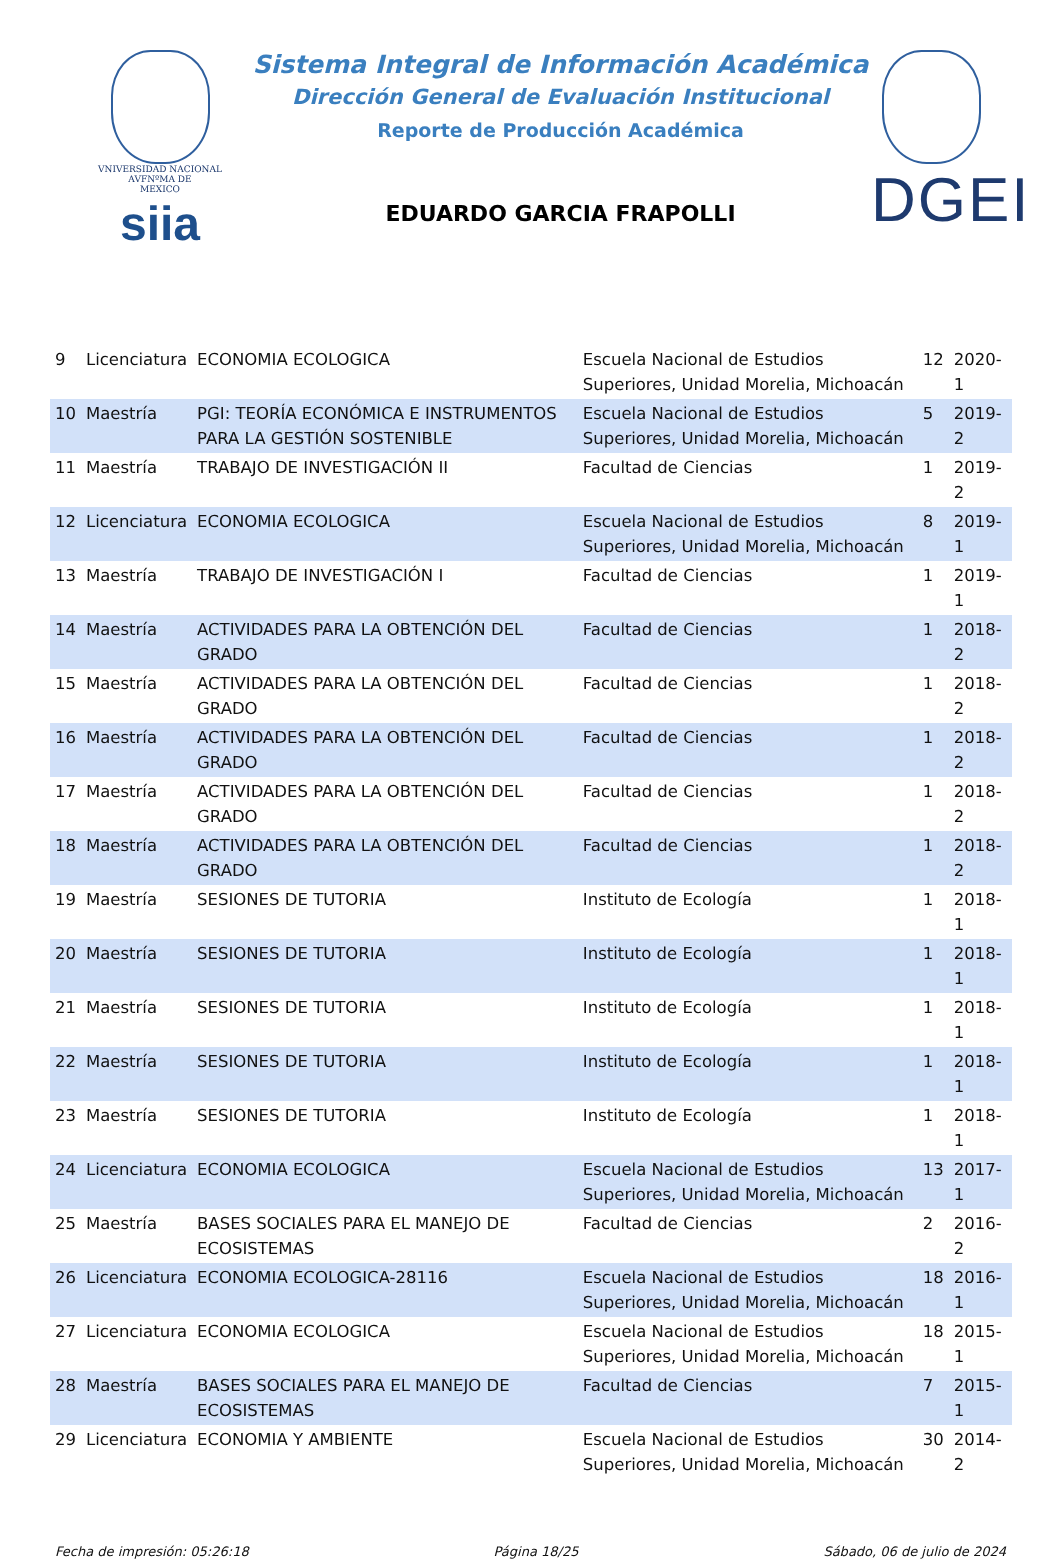VNIVERSIDAD NACIONAL
AVFNºMA DE
MEXICO
siia
Sistema Integral de Información Académica
Dirección General de Evaluación Institucional
Reporte de Producción Académica
EDUARDO GARCIA FRAPOLLI
DGEI
| 9 | Licenciatura | ECONOMIA ECOLOGICA | Escuela Nacional de Estudios Superiores, Unidad Morelia, Michoacán | 12 | 2020-1 |
| 10 | Maestría | PGI: TEORÍA ECONÓMICA E INSTRUMENTOS PARA LA GESTIÓN SOSTENIBLE | Escuela Nacional de Estudios Superiores, Unidad Morelia, Michoacán | 5 | 2019-2 |
| 11 | Maestría | TRABAJO DE INVESTIGACIÓN II | Facultad de Ciencias | 1 | 2019-2 |
| 12 | Licenciatura | ECONOMIA ECOLOGICA | Escuela Nacional de Estudios Superiores, Unidad Morelia, Michoacán | 8 | 2019-1 |
| 13 | Maestría | TRABAJO DE INVESTIGACIÓN I | Facultad de Ciencias | 1 | 2019-1 |
| 14 | Maestría | ACTIVIDADES PARA LA OBTENCIÓN DEL GRADO | Facultad de Ciencias | 1 | 2018-2 |
| 15 | Maestría | ACTIVIDADES PARA LA OBTENCIÓN DEL GRADO | Facultad de Ciencias | 1 | 2018-2 |
| 16 | Maestría | ACTIVIDADES PARA LA OBTENCIÓN DEL GRADO | Facultad de Ciencias | 1 | 2018-2 |
| 17 | Maestría | ACTIVIDADES PARA LA OBTENCIÓN DEL GRADO | Facultad de Ciencias | 1 | 2018-2 |
| 18 | Maestría | ACTIVIDADES PARA LA OBTENCIÓN DEL GRADO | Facultad de Ciencias | 1 | 2018-2 |
| 19 | Maestría | SESIONES DE TUTORIA | Instituto de Ecología | 1 | 2018-1 |
| 20 | Maestría | SESIONES DE TUTORIA | Instituto de Ecología | 1 | 2018-1 |
| 21 | Maestría | SESIONES DE TUTORIA | Instituto de Ecología | 1 | 2018-1 |
| 22 | Maestría | SESIONES DE TUTORIA | Instituto de Ecología | 1 | 2018-1 |
| 23 | Maestría | SESIONES DE TUTORIA | Instituto de Ecología | 1 | 2018-1 |
| 24 | Licenciatura | ECONOMIA ECOLOGICA | Escuela Nacional de Estudios Superiores, Unidad Morelia, Michoacán | 13 | 2017-1 |
| 25 | Maestría | BASES SOCIALES PARA EL MANEJO DE ECOSISTEMAS | Facultad de Ciencias | 2 | 2016-2 |
| 26 | Licenciatura | ECONOMIA ECOLOGICA-28116 | Escuela Nacional de Estudios Superiores, Unidad Morelia, Michoacán | 18 | 2016-1 |
| 27 | Licenciatura | ECONOMIA ECOLOGICA | Escuela Nacional de Estudios Superiores, Unidad Morelia, Michoacán | 18 | 2015-1 |
| 28 | Maestría | BASES SOCIALES PARA EL MANEJO DE ECOSISTEMAS | Facultad de Ciencias | 7 | 2015-1 |
| 29 | Licenciatura | ECONOMIA Y AMBIENTE | Escuela Nacional de Estudios Superiores, Unidad Morelia, Michoacán | 30 | 2014-2 |
Fecha de impresión: 05:26:18 Página 18/25 Sábado, 06 de julio de 2024